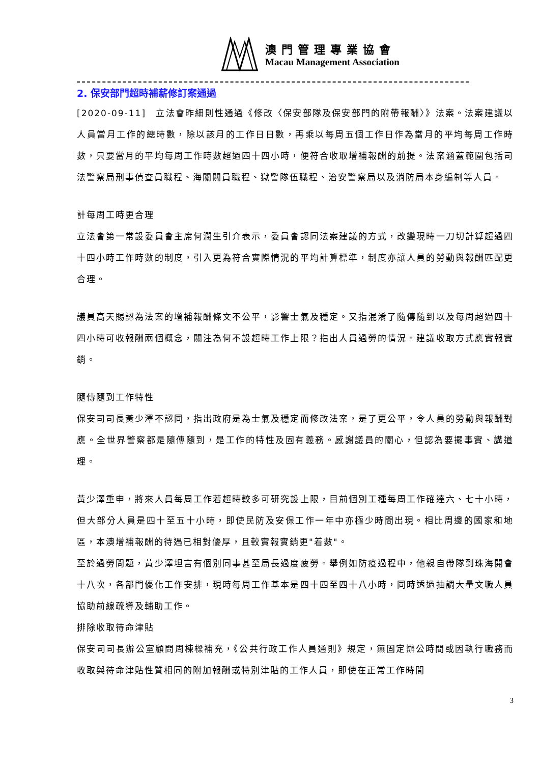澳門管理專業協會
Macau Management Association
2. 保安部門超時補薪修訂案通過
[2020-09-11]　立法會昨細則性通過《修改〈保安部隊及保安部門的附帶報酬〉》法案。法案建議以人員當月工作的總時數，除以該月的工作日日數，再乘以每周五個工作日作為當月的平均每周工作時數，只要當月的平均每周工作時數超過四十四小時，便符合收取增補報酬的前提。法案涵蓋範圍包括司法警察局刑事偵查員職程、海關關員職程、獄警隊伍職程、治安警察局以及消防局本身編制等人員。
計每周工時更合理
立法會第一常設委員會主席何潤生引介表示，委員會認同法案建議的方式，改變現時一刀切計算超過四十四小時工作時數的制度，引入更為符合實際情況的平均計算標準，制度亦讓人員的勞動與報酬匹配更合理。
議員高天賜認為法案的增補報酬條文不公平，影響士氣及穩定。又指混淆了隨傳隨到以及每周超過四十四小時可收報酬兩個概念，關注為何不設超時工作上限？指出人員過勞的情況。建議收取方式應實報實銷。
隨傳隨到工作特性
保安司司長黃少澤不認同，指出政府是為士氣及穩定而修改法案，是了更公平，令人員的勞動與報酬對應。全世界警察都是隨傳隨到，是工作的特性及固有義務。感謝議員的關心，但認為要擺事實、講道理。
黃少澤重申，將來人員每周工作若超時較多可研究設上限，目前個別工種每周工作確達六、七十小時，但大部分人員是四十至五十小時，即使民防及安保工作一年中亦極少時間出現。相比周邊的國家和地區，本澳增補報酬的待遇已相對優厚，且較實報實銷更"着數"。
至於過勞問題，黃少澤坦言有個別同事甚至局長過度疲勞。舉例如防疫過程中，他親自帶隊到珠海開會十八次，各部門優化工作安排，現時每周工作基本是四十四至四十八小時，同時透過抽調大量文職人員協助前線疏導及輔助工作。
排除收取待命津貼
保安司司長辦公室顧問周棟樑補充，《公共行政工作人員通則》規定，無固定辦公時間或因執行職務而收取與待命津貼性質相同的附加報酬或特別津貼的工作人員，即使在正常工作時間
3